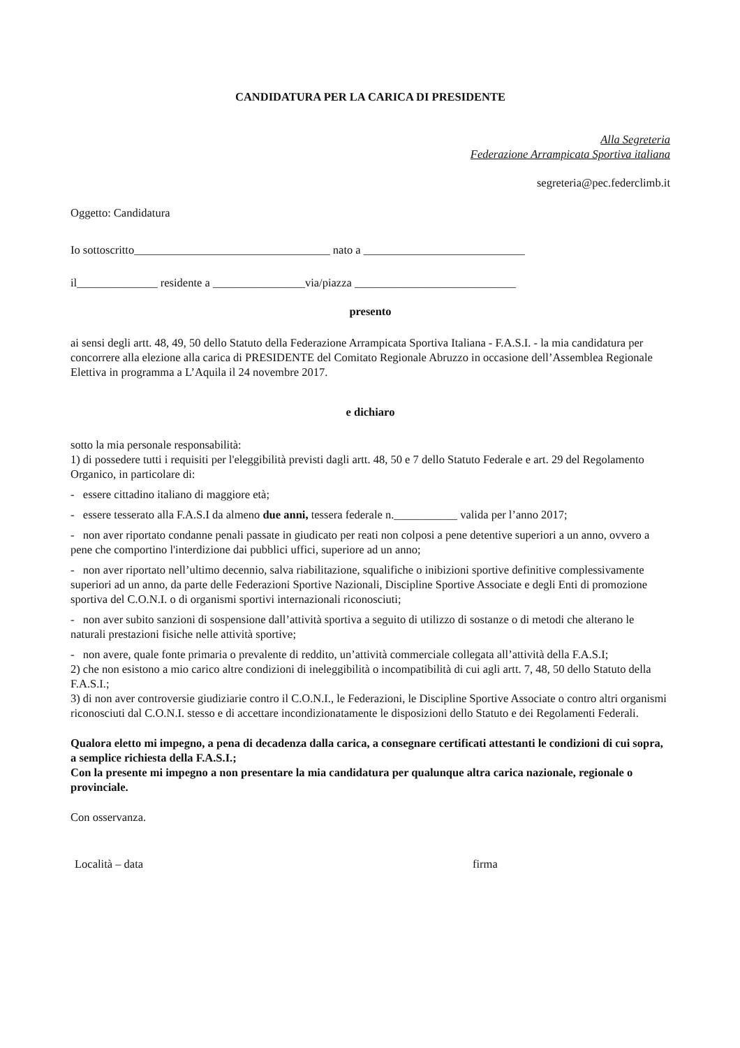CANDIDATURA PER LA CARICA DI PRESIDENTE
Alla Segreteria
Federazione Arrampicata Sportiva italiana
segreteria@pec.federclimb.it
Oggetto: Candidatura
Io sottoscritto__________________________________ nato a ____________________________
il______________ residente a ________________via/piazza ____________________________
presento
ai sensi degli artt. 48, 49, 50 dello Statuto della Federazione Arrampicata Sportiva Italiana - F.A.S.I. - la mia candidatura per concorrere alla elezione alla carica di PRESIDENTE del Comitato Regionale Abruzzo in occasione dell’Assemblea Regionale Elettiva in programma a L’Aquila il 24 novembre 2017.
e dichiaro
sotto la mia personale responsabilità:
1) di possedere tutti i requisiti per l'eleggibilità previsti dagli artt. 48, 50 e 7 dello Statuto Federale e art. 29 del Regolamento Organico, in particolare di:
- essere cittadino italiano di maggiore età;
- essere tesserato alla F.A.S.I da almeno due anni, tessera federale n.___________ valida per l’anno 2017;
- non aver riportato condanne penali passate in giudicato per reati non colposi a pene detentive superiori a un anno, ovvero a pene che comportino l'interdizione dai pubblici uffici, superiore ad un anno;
- non aver riportato nell’ultimo decennio, salva riabilitazione, squalifiche o inibizioni sportive definitive complessivamente superiori ad un anno, da parte delle Federazioni Sportive Nazionali, Discipline Sportive Associate e degli Enti di promozione sportiva del C.O.N.I. o di organismi sportivi internazionali riconosciuti;
- non aver subito sanzioni di sospensione dall’attività sportiva a seguito di utilizzo di sostanze o di metodi che alterano le naturali prestazioni fisiche nelle attività sportive;
- non avere, quale fonte primaria o prevalente di reddito, un’attività commerciale collegata all’attività della F.A.S.I;
2) che non esistono a mio carico altre condizioni di ineleggibilità o incompatibilità di cui agli artt. 7, 48, 50 dello Statuto della F.A.S.I.;
3) di non aver controversie giudiziarie contro il C.O.N.I., le Federazioni, le Discipline Sportive Associate o contro altri organismi riconosciuti dal C.O.N.I. stesso e di accettare incondizionatamente le disposizioni dello Statuto e dei Regolamenti Federali.
Qualora eletto mi impegno, a pena di decadenza dalla carica, a consegnare certificati attestanti le condizioni di cui sopra, a semplice richiesta della F.A.S.I.;
Con la presente mi impegno a non presentare la mia candidatura per qualunque altra carica nazionale, regionale o provinciale.
Con osservanza.
Località – data firma